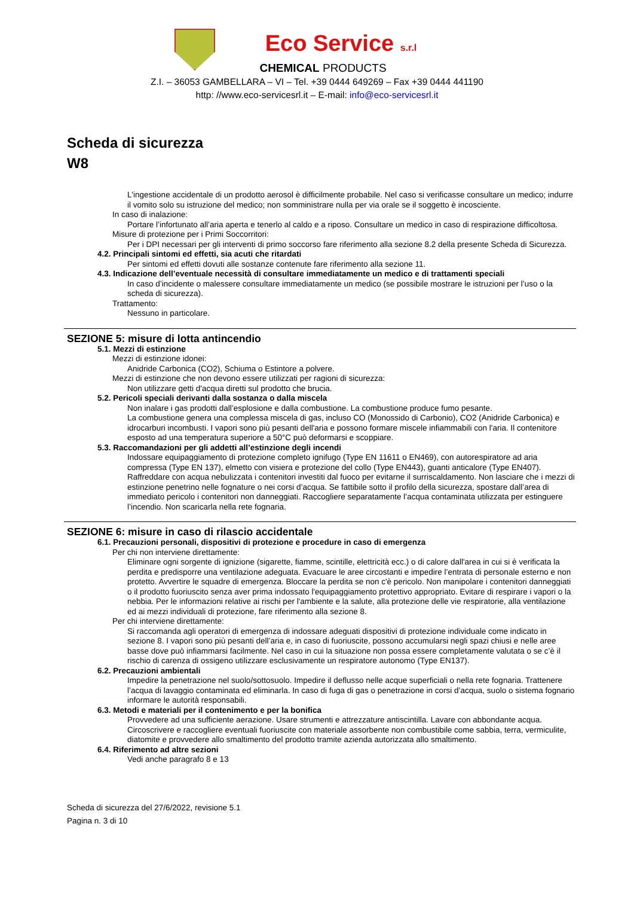Eco Service s.r.l
CHEMICAL PRODUCTS
Z.I. – 36053 GAMBELLARA – VI – Tel. +39 0444 649269 – Fax +39 0444 441190
http: //www.eco-servicesrl.it – E-mail: info@eco-servicesrl.it
Scheda di sicurezza
W8
L'ingestione accidentale di un prodotto aerosol è difficilmente probabile. Nel caso si verificasse consultare un medico; indurre il vomito solo su istruzione del medico; non somministrare nulla per via orale se il soggetto è incosciente.
In caso di inalazione:
Portare l’infortunato all’aria aperta e tenerlo al caldo e a riposo. Consultare un medico in caso di respirazione difficoltosa.
Misure di protezione per i Primi Soccorritori:
Per i DPI necessari per gli interventi di primo soccorso fare riferimento alla sezione 8.2 della presente Scheda di Sicurezza.
4.2. Principali sintomi ed effetti, sia acuti che ritardati
Per sintomi ed effetti dovuti alle sostanze contenute fare riferimento alla sezione 11.
4.3. Indicazione dell’eventuale necessità di consultare immediatamente un medico e di trattamenti speciali
In caso d’incidente o malessere consultare immediatamente un medico (se possibile mostrare le istruzioni per l’uso o la scheda di sicurezza).
Trattamento:
Nessuno in particolare.
SEZIONE 5: misure di lotta antincendio
5.1. Mezzi di estinzione
Mezzi di estinzione idonei:
Anidride Carbonica (CO2), Schiuma o Estintore a polvere.
Mezzi di estinzione che non devono essere utilizzati per ragioni di sicurezza:
Non utilizzare getti d'acqua diretti sul prodotto che brucia.
5.2. Pericoli speciali derivanti dalla sostanza o dalla miscela
Non inalare i gas prodotti dall’esplosione e dalla combustione. La combustione produce fumo pesante.
La combustione genera una complessa miscela di gas, incluso CO (Monossido di Carbonio), CO2 (Anidride Carbonica) e idrocarburi incombusti. I vapori sono più pesanti dell'aria e possono formare miscele infiammabili con l'aria. Il contenitore esposto ad una temperatura superiore a 50°C può deformarsi e scoppiare.
5.3. Raccomandazioni per gli addetti all’estinzione degli incendi
Indossare equipaggiamento di protezione completo ignifugo (Type EN 11611 o EN469), con autorespiratore ad aria compressa (Type EN 137), elmetto con visiera e protezione del collo (Type EN443), guanti anticalore (Type EN407). Raffreddare con acqua nebulizzata i contenitori investiti dal fuoco per evitarne il surriscaldamento. Non lasciare che i mezzi di estinzione penetrino nelle fognature o nei corsi d’acqua. Se fattibile sotto il profilo della sicurezza, spostare dall’area di immediato pericolo i contenitori non danneggiati. Raccogliere separatamente l’acqua contaminata utilizzata per estinguere l’incendio. Non scaricarla nella rete fognaria.
SEZIONE 6: misure in caso di rilascio accidentale
6.1. Precauzioni personali, dispositivi di protezione e procedure in caso di emergenza
Per chi non interviene direttamente:
Eliminare ogni sorgente di ignizione (sigarette, fiamme, scintille, elettricità ecc.) o di calore dall'area in cui si è verificata la perdita e predisporre una ventilazione adeguata. Evacuare le aree circostanti e impedire l’entrata di personale esterno e non protetto. Avvertire le squadre di emergenza. Bloccare la perdita se non c'è pericolo. Non manipolare i contenitori danneggiati o il prodotto fuoriuscito senza aver prima indossato l'equipaggiamento protettivo appropriato. Evitare di respirare i vapori o la nebbia. Per le informazioni relative ai rischi per l'ambiente e la salute, alla protezione delle vie respiratorie, alla ventilazione ed ai mezzi individuali di protezione, fare riferimento alla sezione 8.
Per chi interviene direttamente:
Si raccomanda agli operatori di emergenza di indossare adeguati dispositivi di protezione individuale come indicato in sezione 8. I vapori sono più pesanti dell’aria e, in caso di fuoriuscite, possono accumularsi negli spazi chiusi e nelle aree basse dove può infiammarsi facilmente. Nel caso in cui la situazione non possa essere completamente valutata o se c’è il rischio di carenza di ossigeno utilizzare esclusivamente un respiratore autonomo (Type EN137).
6.2. Precauzioni ambientali
Impedire la penetrazione nel suolo/sottosuolo. Impedire il deflusso nelle acque superficiali o nella rete fognaria. Trattenere l’acqua di lavaggio contaminata ed eliminarla. In caso di fuga di gas o penetrazione in corsi d’acqua, suolo o sistema fognario informare le autorità responsabili.
6.3. Metodi e materiali per il contenimento e per la bonifica
Provvedere ad una sufficiente aerazione. Usare strumenti e attrezzature antiscintilla. Lavare con abbondante acqua. Circoscrivere e raccogliere eventuali fuoriuscite con materiale assorbente non combustibile come sabbia, terra, vermiculite, diatomite e provvedere allo smaltimento del prodotto tramite azienda autorizzata allo smaltimento.
6.4. Riferimento ad altre sezioni
Vedi anche paragrafo 8 e 13
Scheda di sicurezza del 27/6/2022, revisione 5.1
Pagina n. 3 di 10